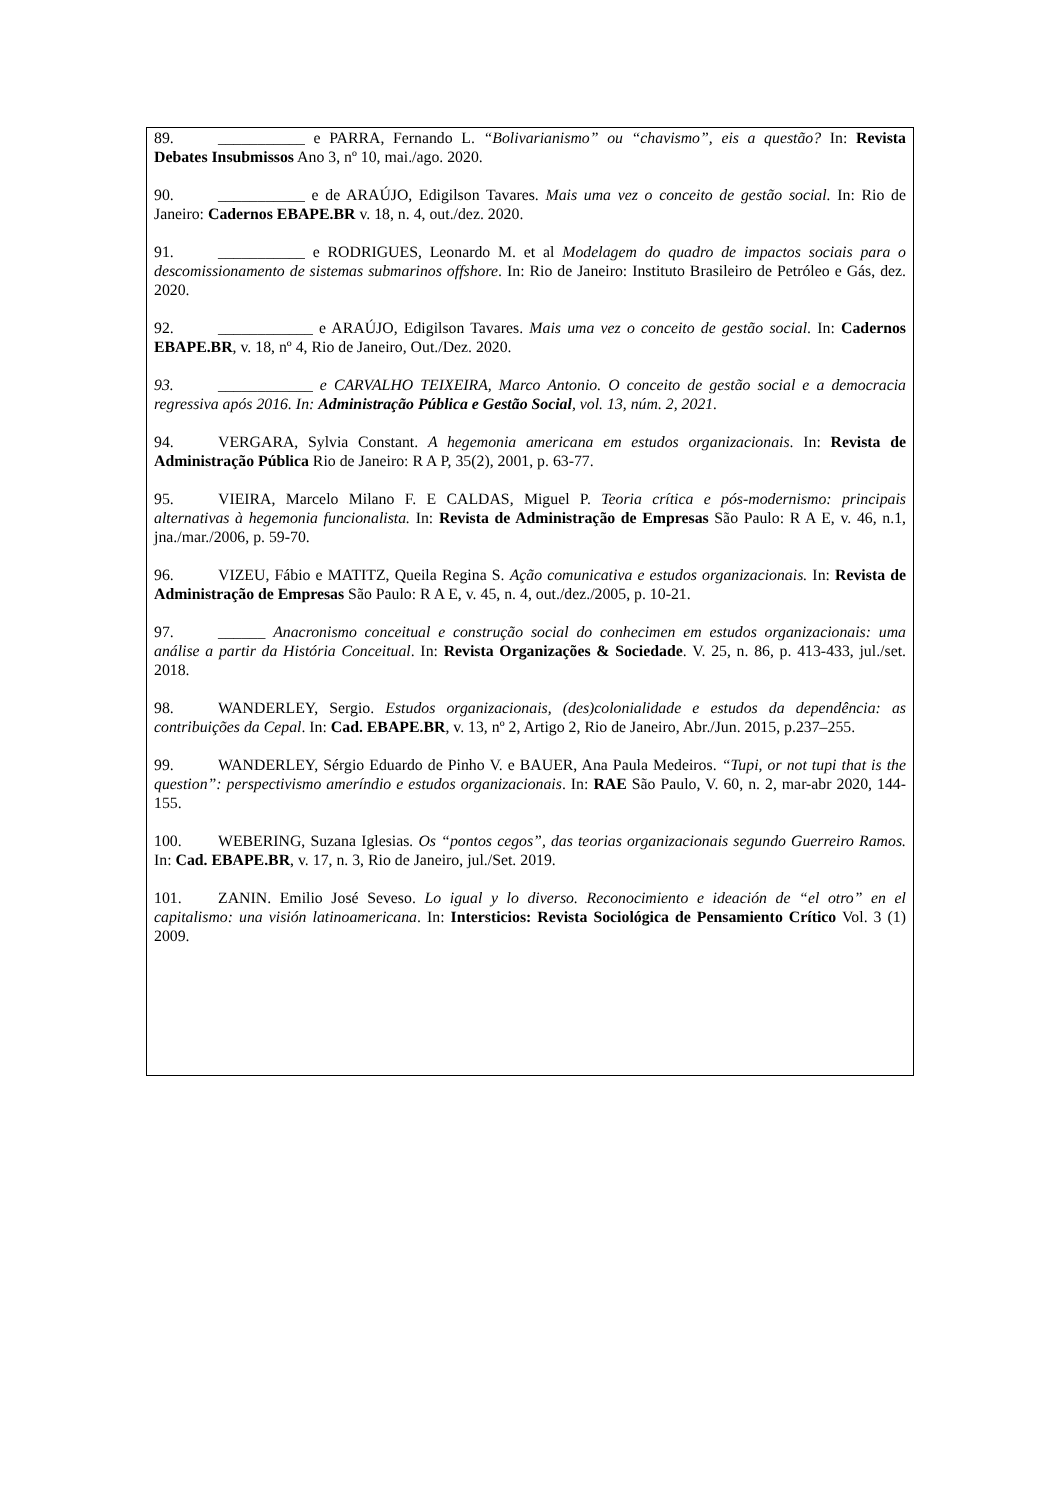89. ___________ e PARRA, Fernando L. “Bolivarianismo” ou “chavismo”, eis a questão? In: Revista Debates Insubmissos Ano 3, nº 10, mai./ago. 2020.
90. ___________ e de ARAÚJO, Edigilson Tavares. Mais uma vez o conceito de gestão social. In: Rio de Janeiro: Cadernos EBAPE.BR v. 18, n. 4, out./dez. 2020.
91. ___________ e RODRIGUES, Leonardo M. et al Modelagem do quadro de impactos sociais para o descomissionamento de sistemas submarinos offshore. In: Rio de Janeiro: Instituto Brasileiro de Petróleo e Gás, dez. 2020.
92. ____________ e ARAÚJO, Edigilson Tavares. Mais uma vez o conceito de gestão social. In: Cadernos EBAPE.BR, v. 18, nº 4, Rio de Janeiro, Out./Dez. 2020.
93. ____________ e CARVALHO TEIXEIRA, Marco Antonio. O conceito de gestão social e a democracia regressiva após 2016. In: Administração Pública e Gestão Social, vol. 13, núm. 2, 2021.
94. VERGARA, Sylvia Constant. A hegemonia americana em estudos organizacionais. In: Revista de Administração Pública Rio de Janeiro: R A P, 35(2), 2001, p. 63-77.
95. VIEIRA, Marcelo Milano F. E CALDAS, Miguel P. Teoria crítica e pós-modernismo: principais alternativas à hegemonia funcionalista. In: Revista de Administração de Empresas São Paulo: R A E, v. 46, n.1, jna./mar./2006, p. 59-70.
96. VIZEU, Fábio e MATITZ, Queila Regina S. Ação comunicativa e estudos organizacionais. In: Revista de Administração de Empresas São Paulo: R A E, v. 45, n. 4, out./dez./2005, p. 10-21.
97. ______ Anacronismo conceitual e construção social do conhecimen em estudos organizacionais: uma análise a partir da História Conceitual. In: Revista Organizações & Sociedade. V. 25, n. 86, p. 413-433, jul./set. 2018.
98. WANDERLEY, Sergio. Estudos organizacionais, (des)colonialidade e estudos da dependência: as contribuições da Cepal. In: Cad. EBAPE.BR, v. 13, nº 2, Artigo 2, Rio de Janeiro, Abr./Jun. 2015, p.237–255.
99. WANDERLEY, Sérgio Eduardo de Pinho V. e BAUER, Ana Paula Medeiros. “Tupi, or not tupi that is the question”: perspectivismo ameríndio e estudos organizacionais. In: RAE São Paulo, V. 60, n. 2, mar-abr 2020, 144-155.
100. WEBERING, Suzana Iglesias. Os “pontos cegos”, das teorias organizacionais segundo Guerreiro Ramos. In: Cad. EBAPE.BR, v. 17, n. 3, Rio de Janeiro, jul./Set. 2019.
101. ZANIN. Emilio José Seveso. Lo igual y lo diverso. Reconocimiento e ideación de “el otro” en el capitalismo: una visión latinoamericana. In: Intersticios: Revista Sociológica de Pensamiento Crítico Vol. 3 (1) 2009.